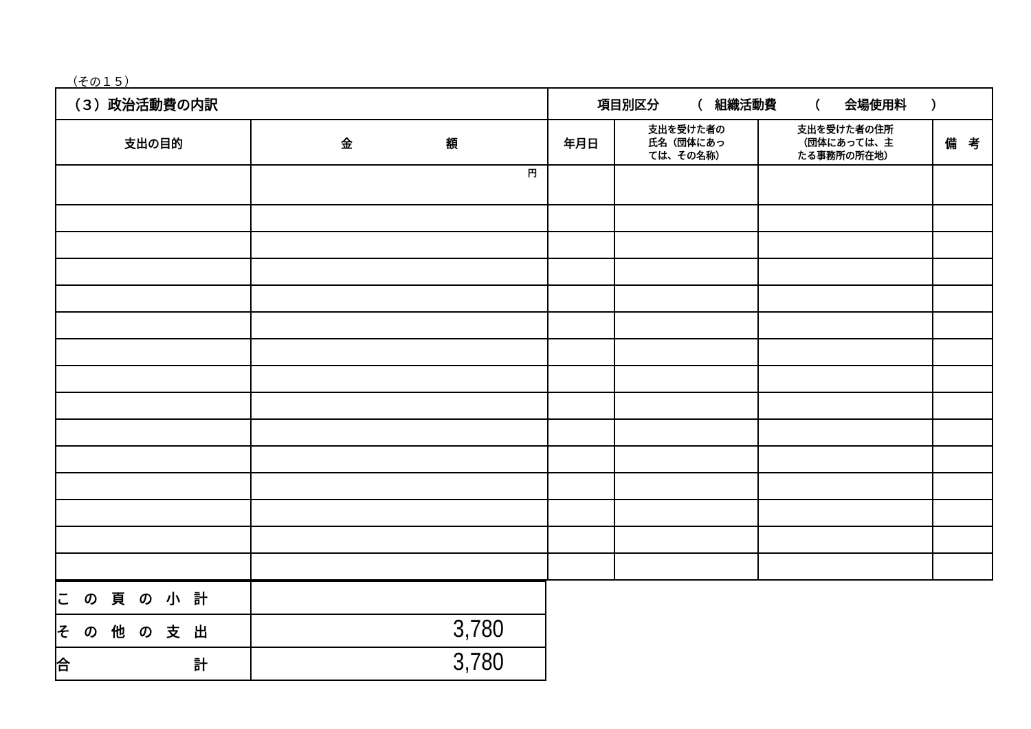（その１５）
| （３）政治活動費の内訳 | | 項目別区分 （ 組織活動費 （ 会場使用料 ） | | | |
| --- | --- | --- | --- | --- | --- |
| 支出の目的 | 金 額 | 年月日 | 支出を受けた者の 氏名（団体にあっ ては、その名称） | 支出を受けた者の住所 （団体にあっては、主 たる事務所の所在地） | 備 考 |
| | 円 | | | | |
| こ の 頁 の 小 計 | |
| そ の 他 の 支 出 | 3,780 |
| 合 計 | 3,780 |